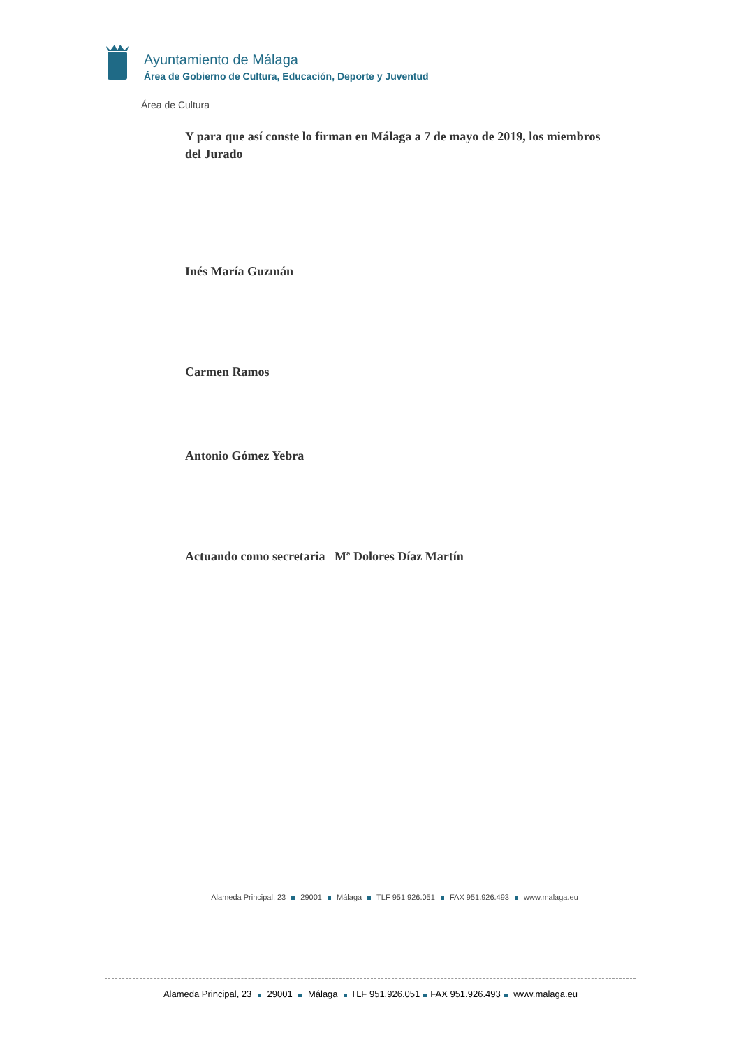Ayuntamiento de Málaga
Área de Gobierno de Cultura, Educación, Deporte y Juventud
Área de Cultura
Y para que así conste lo firman en Málaga a 7 de mayo de 2019, los miembros del Jurado
Inés María Guzmán
Carmen Ramos
Antonio Gómez Yebra
Actuando como secretaria Mª Dolores Díaz Martín
Alameda Principal, 23 29001 Málaga TLF 951.926.051 FAX 951.926.493 www.malaga.eu
Alameda Principal, 23 29001 Málaga TLF 951.926.051 FAX 951.926.493 www.malaga.eu